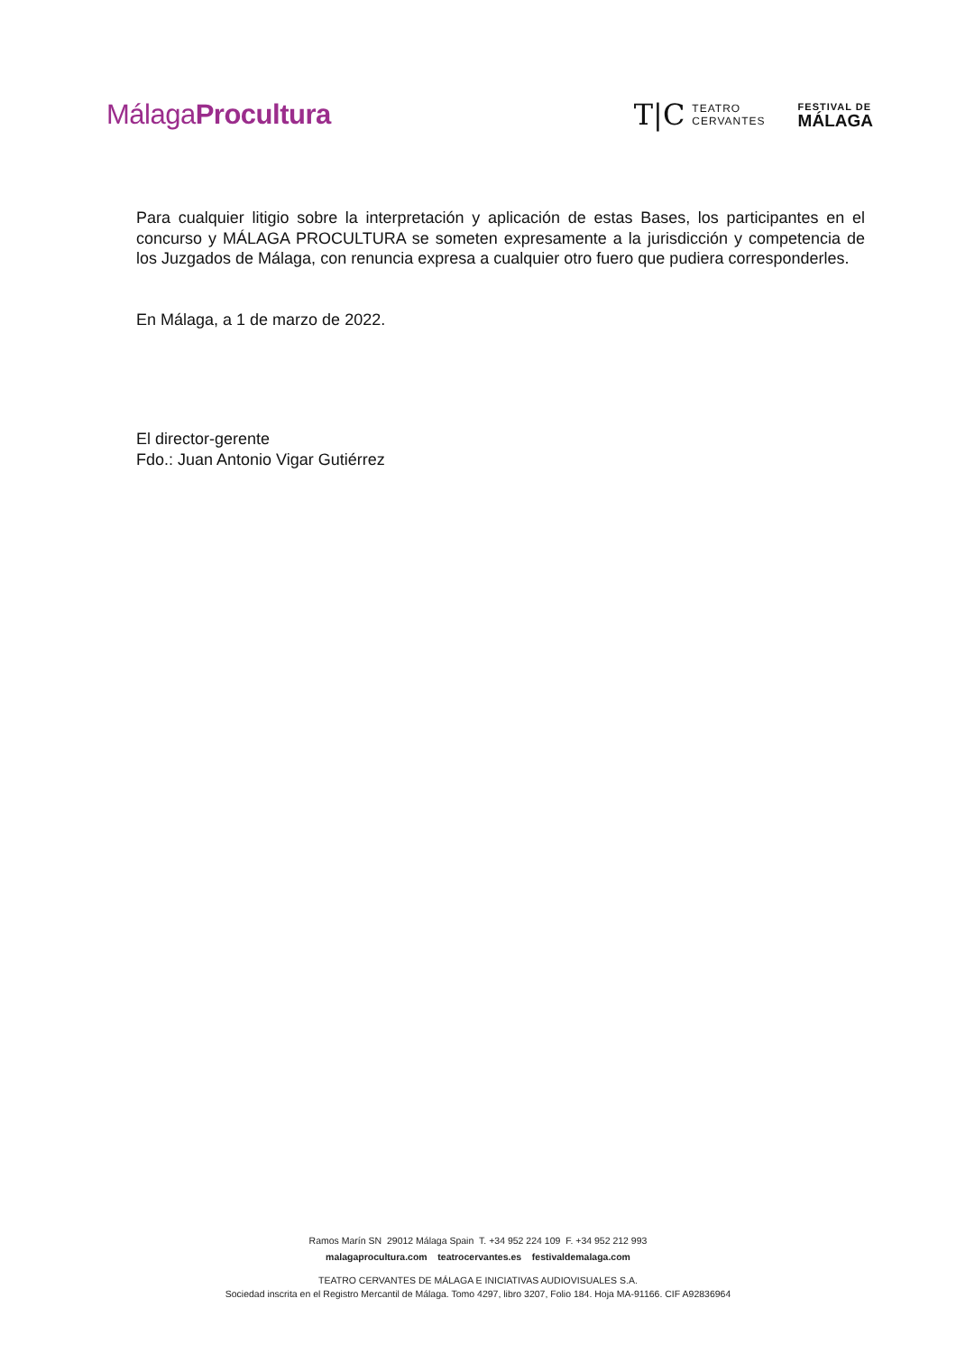MálagaProcultura
T|C TEATRO
CERVANTES
FESTIVAL DE
MÁLAGA
Para cualquier litigio sobre la interpretación y aplicación de estas Bases, los participantes en el concurso y MÁLAGA PROCULTURA se someten expresamente a la jurisdicción y competencia de los Juzgados de Málaga, con renuncia expresa a cualquier otro fuero que pudiera corresponderles.
En Málaga, a 1 de marzo de 2022.
El director-gerente
Fdo.: Juan Antonio Vigar Gutiérrez
Ramos Marín SN 29012 Málaga Spain T. +34 952 224 109 F. +34 952 212 993
malagaprocultura.com teatrocervantes.es festivaldemalaga.com
TEATRO CERVANTES DE MÁLAGA E INICIATIVAS AUDIOVISUALES S.A.
Sociedad inscrita en el Registro Mercantil de Málaga. Tomo 4297, libro 3207, Folio 184. Hoja MA-91166. CIF A92836964